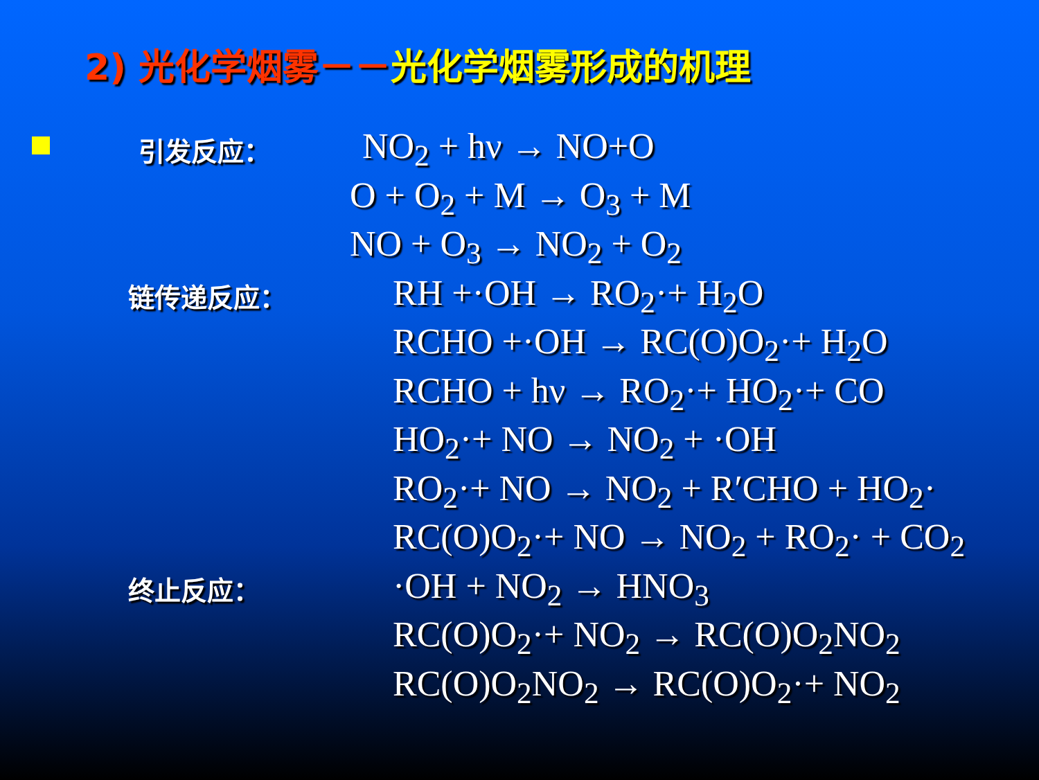2) 光化学烟雾－－光化学烟雾形成的机理
引发反应：
NO<sub>2</sub> + hν → NO+O
O + O<sub>2</sub> + M → O<sub>3</sub> + M
NO + O<sub>3</sub> → NO<sub>2</sub> + O<sub>2</sub>
链传递反应：
RH +·OH → RO<sub>2</sub>·+ H<sub>2</sub>O
RCHO +·OH → RC(O)O<sub>2</sub>·+ H<sub>2</sub>O
RCHO + hν → RO<sub>2</sub>·+ HO<sub>2</sub>·+ CO
HO<sub>2</sub>·+ NO → NO<sub>2</sub> + ·OH
RO<sub>2</sub>·+ NO → NO<sub>2</sub> + R′CHO + HO<sub>2</sub>·
RC(O)O<sub>2</sub>·+ NO → NO<sub>2</sub> + RO<sub>2</sub>· + CO<sub>2</sub>
终止反应：
·OH + NO<sub>2</sub> → HNO<sub>3</sub>
RC(O)O<sub>2</sub>·+ NO<sub>2</sub> → RC(O)O<sub>2</sub>NO<sub>2</sub>
RC(O)O<sub>2</sub>NO<sub>2</sub> → RC(O)O<sub>2</sub>·+ NO<sub>2</sub>